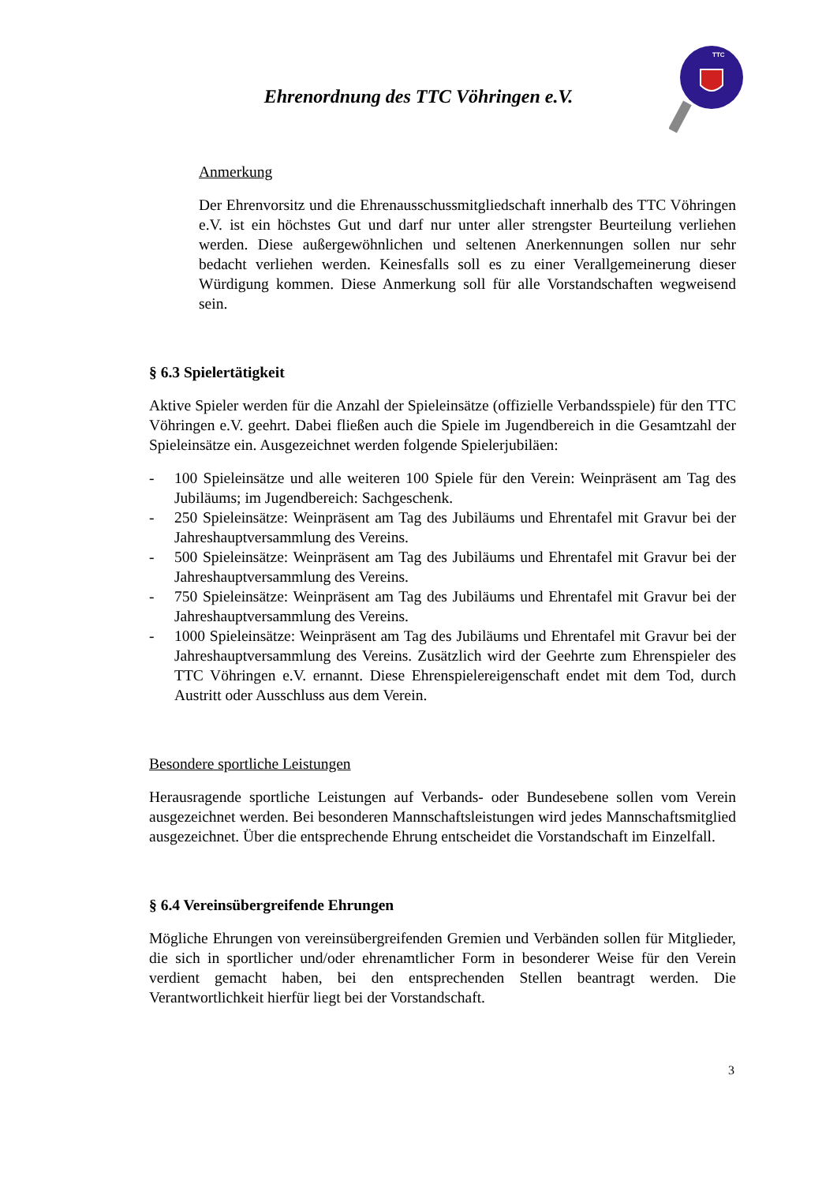Ehrenordnung des TTC Vöhringen e.V.
TTC
Anmerkung
Der Ehrenvorsitz und die Ehrenausschussmitgliedschaft innerhalb des TTC Vöhringen e.V. ist ein höchstes Gut und darf nur unter aller strengster Beurteilung verliehen werden. Diese außergewöhnlichen und seltenen Anerkennungen sollen nur sehr bedacht verliehen werden. Keinesfalls soll es zu einer Verallgemeinerung dieser Würdigung kommen. Diese Anmerkung soll für alle Vorstandschaften wegweisend sein.
§ 6.3 Spielertätigkeit
Aktive Spieler werden für die Anzahl der Spieleinsätze (offizielle Verbandsspiele) für den TTC Vöhringen e.V. geehrt. Dabei fließen auch die Spiele im Jugendbereich in die Gesamtzahl der Spieleinsätze ein. Ausgezeichnet werden folgende Spielerjubiläen:
- 100 Spieleinsätze und alle weiteren 100 Spiele für den Verein: Weinpräsent am Tag des Jubiläums; im Jugendbereich: Sachgeschenk.
- 250 Spieleinsätze: Weinpräsent am Tag des Jubiläums und Ehrentafel mit Gravur bei der Jahreshauptversammlung des Vereins.
- 500 Spieleinsätze: Weinpräsent am Tag des Jubiläums und Ehrentafel mit Gravur bei der Jahreshauptversammlung des Vereins.
- 750 Spieleinsätze: Weinpräsent am Tag des Jubiläums und Ehrentafel mit Gravur bei der Jahreshauptversammlung des Vereins.
- 1000 Spieleinsätze: Weinpräsent am Tag des Jubiläums und Ehrentafel mit Gravur bei der Jahreshauptversammlung des Vereins. Zusätzlich wird der Geehrte zum Ehrenspieler des TTC Vöhringen e.V. ernannt. Diese Ehrenspielereigenschaft endet mit dem Tod, durch Austritt oder Ausschluss aus dem Verein.
Besondere sportliche Leistungen
Herausragende sportliche Leistungen auf Verbands- oder Bundesebene sollen vom Verein ausgezeichnet werden. Bei besonderen Mannschaftsleistungen wird jedes Mannschaftsmitglied ausgezeichnet. Über die entsprechende Ehrung entscheidet die Vorstandschaft im Einzelfall.
§ 6.4 Vereinsübergreifende Ehrungen
Mögliche Ehrungen von vereinsübergreifenden Gremien und Verbänden sollen für Mitglieder, die sich in sportlicher und/oder ehrenamtlicher Form in besonderer Weise für den Verein verdient gemacht haben, bei den entsprechenden Stellen beantragt werden. Die Verantwortlichkeit hierfür liegt bei der Vorstandschaft.
3